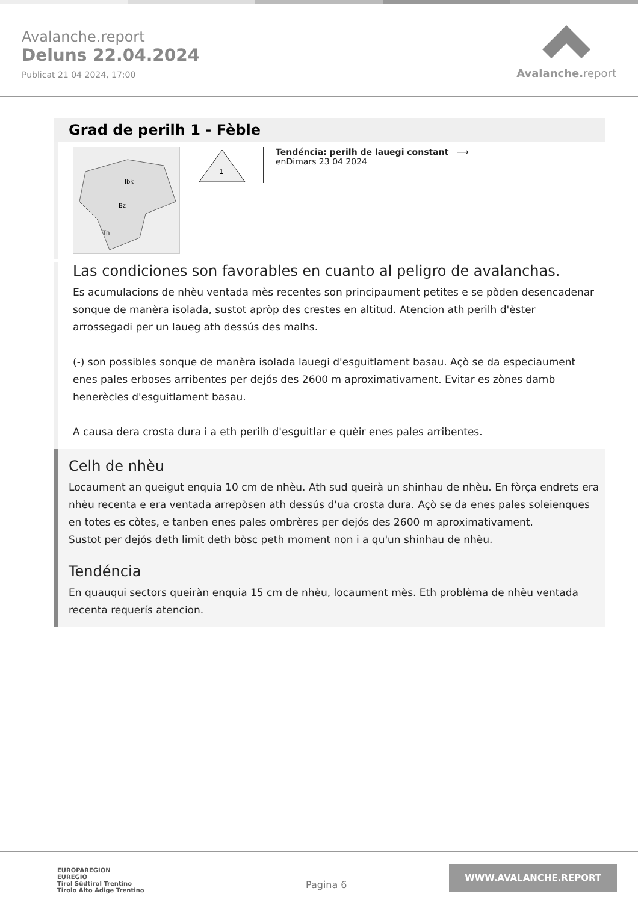Avalanche.report
Deluns 22.04.2024
Publicat 21 04 2024, 17:00
Avalanche. report
Grad de perilh 1 - Fèble
Ibk
Bz
Tn
1
Tendéncia: perilh de lauegi constant ⟶
enDimars 23 04 2024
Las condiciones son favorables en cuanto al peligro de avalanchas.
Es acumulacions de nhèu ventada mès recentes son principaument petites e se pòden desencadenar sonque de manèra isolada, sustot apròp des crestes en altitud. Atencion ath perilh d'èster arrossegadi per un laueg ath dessús des malhs.
(-) son possibles sonque de manèra isolada lauegi d'esguitlament basau. Açò se da especiaument enes pales erboses arribentes per dejós des 2600 m aproximativament. Evitar es zònes damb henerècles d'esguitlament basau.
A causa dera crosta dura i a eth perilh d'esguitlar e quèir enes pales arribentes.
Celh de nhèu
Locaument an queigut enquia 10 cm de nhèu. Ath sud queirà un shinhau de nhèu. En fòrça endrets era nhèu recenta e era ventada arrepòsen ath dessús d'ua crosta dura. Açò se da enes pales soleienques en totes es còtes, e tanben enes pales ombrères per dejós des 2600 m aproximativament.
Sustot per dejós deth limit deth bòsc peth moment non i a qu'un shinhau de nhèu.
Tendéncia
En quauqui sectors queiràn enquia 15 cm de nhèu, locaument mès. Eth problèma de nhèu ventada recenta requerís atencion.
EUROPAREGION
EUREGIO
Tirol Südtirol Trentino
Tirolo Alto Adige Trentino
Pagina 6
WWW.AVALANCHE.REPORT